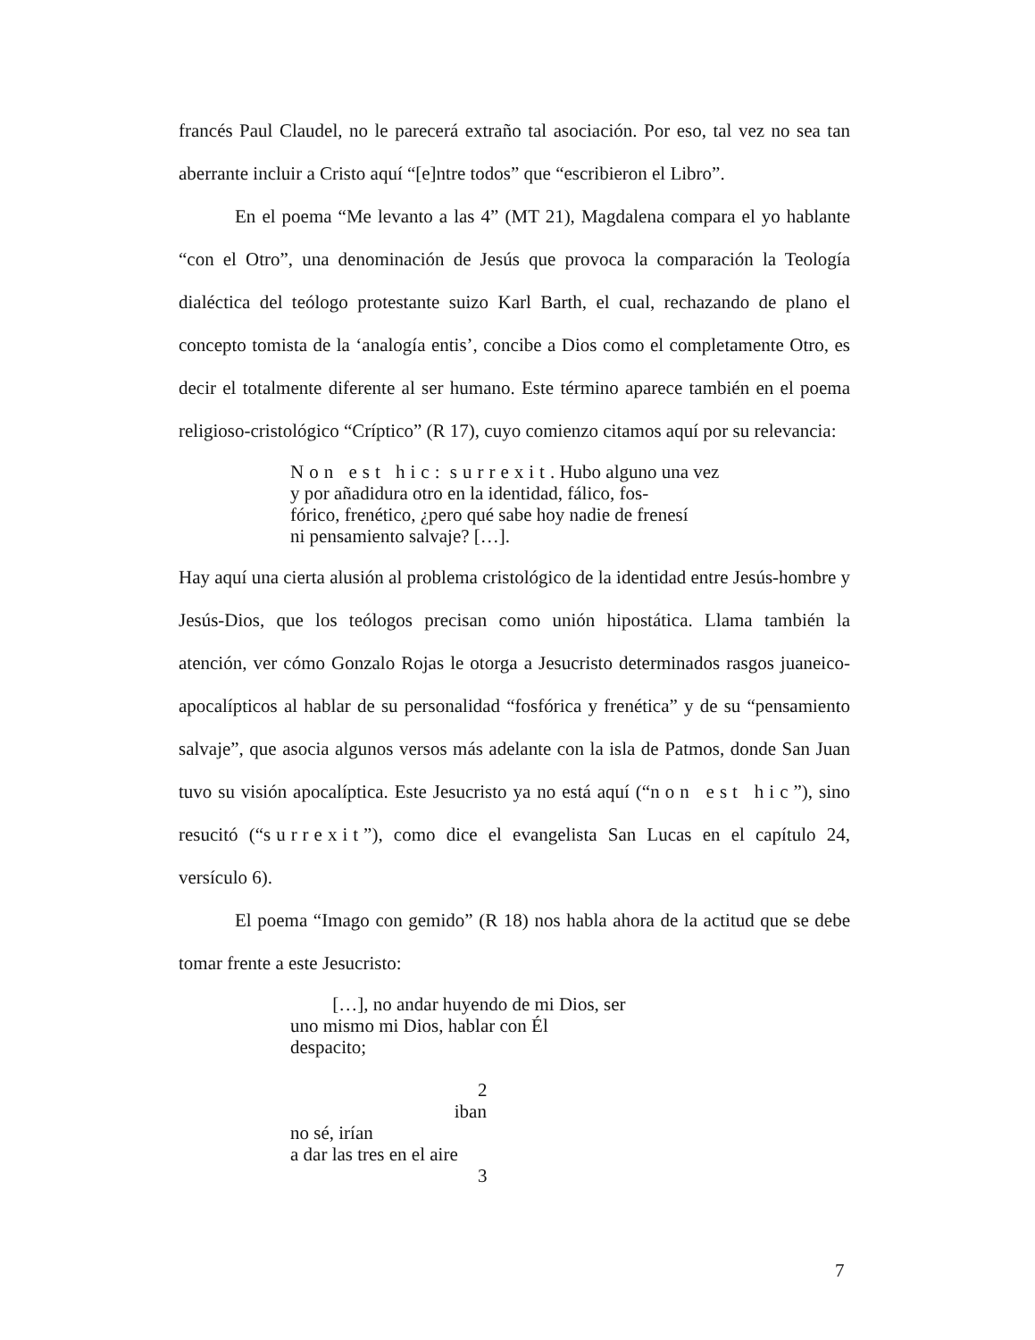francés Paul Claudel, no le parecerá extraño tal asociación. Por eso, tal vez no sea tan aberrante incluir a Cristo aquí “[e]ntre todos” que “escribieron el Libro”.
En el poema “Me levanto a las 4” (MT 21), Magdalena compara el yo hablante “con el Otro”, una denominación de Jesús que provoca la comparación la Teología dialéctica del teólogo protestante suizo Karl Barth, el cual, rechazando de plano el concepto tomista de la ‘analogía entis’, concibe a Dios como el completamente Otro, es decir el totalmente diferente al ser humano. Este término aparece también en el poema religioso-cristológico “Críptico” (R 17), cuyo comienzo citamos aquí por su relevancia:
Non est hic: surrexit. Hubo alguno una vez
y por añadidura otro en la identidad, fálico, fos-
fórico, frenético, ¿pero qué sabe hoy nadie de frenesí
ni pensamiento salvaje? […].
Hay aquí una cierta alusión al problema cristológico de la identidad entre Jesús-hombre y Jesús-Dios, que los teólogos precisan como unión hipostática. Llama también la atención, ver cómo Gonzalo Rojas le otorga a Jesucristo determinados rasgos juaneico-apocalípticos al hablar de su personalidad “fosfórica y frenética” y de su “pensamiento salvaje”, que asocia algunos versos más adelante con la isla de Patmos, donde San Juan tuvo su visión apocalíptica. Este Jesucristo ya no está aquí (“non est hic”), sino resucitó (“surrexit”), como dice el evangelista San Lucas en el capítulo 24, versículo 6).
El poema “Imago con gemido” (R 18) nos habla ahora de la actitud que se debe tomar frente a este Jesucristo:
[…], no andar huyendo de mi Dios, ser
uno mismo mi Dios, hablar con Él
despacito;
2
iban
no sé, irían
a dar las tres en el aire
3
7